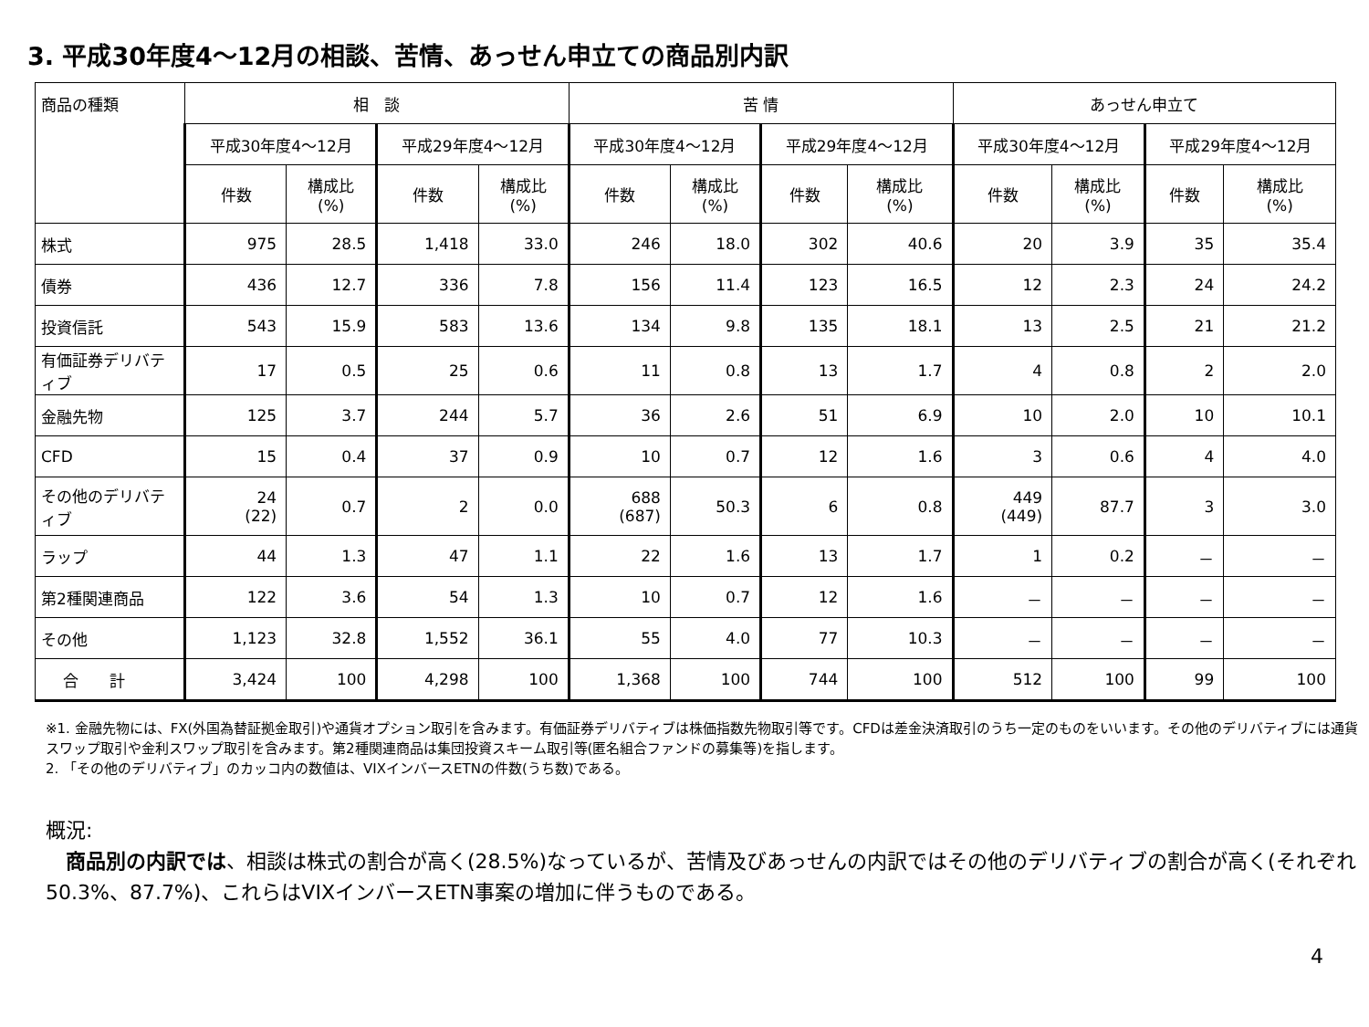3. 平成30年度4～12月の相談、苦情、あっせん申立ての商品別内訳
| 商品の種類 | 相 談 | | | | 苦 情 | | | | あっせん申立て | | | |
| --- | --- | --- | --- | --- | --- | --- | --- | --- | --- | --- | --- | --- |
| | 平成30年度4～12月 | | 平成29年度4～12月 | | 平成30年度4～12月 | | 平成29年度4～12月 | | 平成30年度4～12月 | | 平成29年度4～12月 | |
| | 件数 | 構成比 (%) | 件数 | 構成比 (%) | 件数 | 構成比 (%) | 件数 | 構成比 (%) | 件数 | 構成比 (%) | 件数 | 構成比 (%) |
| 株式 | 975 | 28.5 | 1,418 | 33.0 | 246 | 18.0 | 302 | 40.6 | 20 | 3.9 | 35 | 35.4 |
| 債券 | 436 | 12.7 | 336 | 7.8 | 156 | 11.4 | 123 | 16.5 | 12 | 2.3 | 24 | 24.2 |
| 投資信託 | 543 | 15.9 | 583 | 13.6 | 134 | 9.8 | 135 | 18.1 | 13 | 2.5 | 21 | 21.2 |
| 有価証券デリバティブ | 17 | 0.5 | 25 | 0.6 | 11 | 0.8 | 13 | 1.7 | 4 | 0.8 | 2 | 2.0 |
| 金融先物 | 125 | 3.7 | 244 | 5.7 | 36 | 2.6 | 51 | 6.9 | 10 | 2.0 | 10 | 10.1 |
| CFD | 15 | 0.4 | 37 | 0.9 | 10 | 0.7 | 12 | 1.6 | 3 | 0.6 | 4 | 4.0 |
| その他のデリバティブ | 24 (22) | 0.7 | 2 | 0.0 | 688 (687) | 50.3 | 6 | 0.8 | 449 (449) | 87.7 | 3 | 3.0 |
| ラップ | 44 | 1.3 | 47 | 1.1 | 22 | 1.6 | 13 | 1.7 | 1 | 0.2 | － | － |
| 第2種関連商品 | 122 | 3.6 | 54 | 1.3 | 10 | 0.7 | 12 | 1.6 | － | － | － | － |
| その他 | 1,123 | 32.8 | 1,552 | 36.1 | 55 | 4.0 | 77 | 10.3 | － | － | － | － |
| 合 計 | 3,424 | 100 | 4,298 | 100 | 1,368 | 100 | 744 | 100 | 512 | 100 | 99 | 100 |
※1. 金融先物には、FX(外国為替証拠金取引)や通貨オプション取引を含みます。有価証券デリバティブは株価指数先物取引等です。CFDは差金決済取引のうち一定のものをいいます。その他のデリバティブには通貨スワップ取引や金利スワップ取引を含みます。第2種関連商品は集団投資スキーム取引等(匿名組合ファンドの募集等)を指します。
2. 「その他のデリバティブ」のカッコ内の数値は、VIXインバースETNの件数(うち数)である。
概況:
　商品別の内訳では、相談は株式の割合が高く(28.5%)なっているが、苦情及びあっせんの内訳ではその他のデリバティブの割合が高く(それぞれ50.3%、87.7%)、これらはVIXインバースETN事案の増加に伴うものである。
4